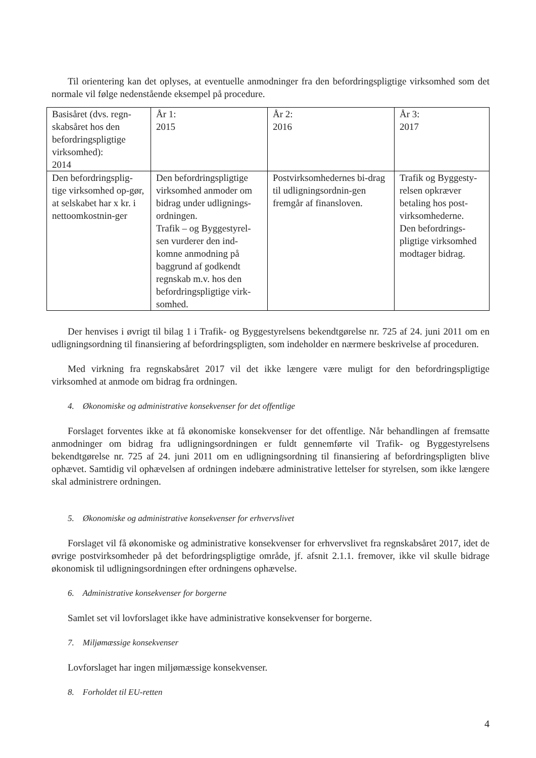Til orientering kan det oplyses, at eventuelle anmodninger fra den befordringspligtige virksomhed som det normale vil følge nedenstående eksempel på procedure.
| Basisåret (dvs. regn-skabsåret hos den befordringspligtige virksomhed): 2014 | År 1: 2015 | År 2: 2016 | År 3: 2017 |
| Den befordringsplig-tige virksomhed op-gør, at selskabet har x kr. i nettoomkostnin-ger | Den befordringspligtige virksomhed anmoder om bidrag under udlignings-ordningen. Trafik – og Byggestyrel-sen vurderer den ind-komne anmodning på baggrund af godkendt regnskab m.v. hos den befordringspligtige virk-somhed. | Postvirksomhedernes bi-drag til udligningsordnin-gen fremgår af finansloven. | Trafik og Byggesty-relsen opkræver betaling hos post-virksomhederne. Den befordrings-pligtige virksomhed modtager bidrag. |
Der henvises i øvrigt til bilag 1 i Trafik- og Byggestyrelsens bekendtgørelse nr. 725 af 24. juni 2011 om en udligningsordning til finansiering af befordringspligten, som indeholder en nærmere beskrivelse af proceduren.
Med virkning fra regnskabsåret 2017 vil det ikke længere være muligt for den befordringspligtige virksomhed at anmode om bidrag fra ordningen.
4. Økonomiske og administrative konsekvenser for det offentlige
Forslaget forventes ikke at få økonomiske konsekvenser for det offentlige. Når behandlingen af fremsatte anmodninger om bidrag fra udligningsordningen er fuldt gennemførte vil Trafik- og Byggestyrelsens bekendtgørelse nr. 725 af 24. juni 2011 om en udligningsordning til finansiering af befordringspligten blive ophævet. Samtidig vil ophævelsen af ordningen indebære administrative lettelser for styrelsen, som ikke længere skal administrere ordningen.
5. Økonomiske og administrative konsekvenser for erhvervslivet
Forslaget vil få økonomiske og administrative konsekvenser for erhvervslivet fra regnskabsåret 2017, idet de øvrige postvirksomheder på det befordringspligtige område, jf. afsnit 2.1.1. fremover, ikke vil skulle bidrage økonomisk til udligningsordningen efter ordningens ophævelse.
6. Administrative konsekvenser for borgerne
Samlet set vil lovforslaget ikke have administrative konsekvenser for borgerne.
7. Miljømæssige konsekvenser
Lovforslaget har ingen miljømæssige konsekvenser.
8. Forholdet til EU-retten
4